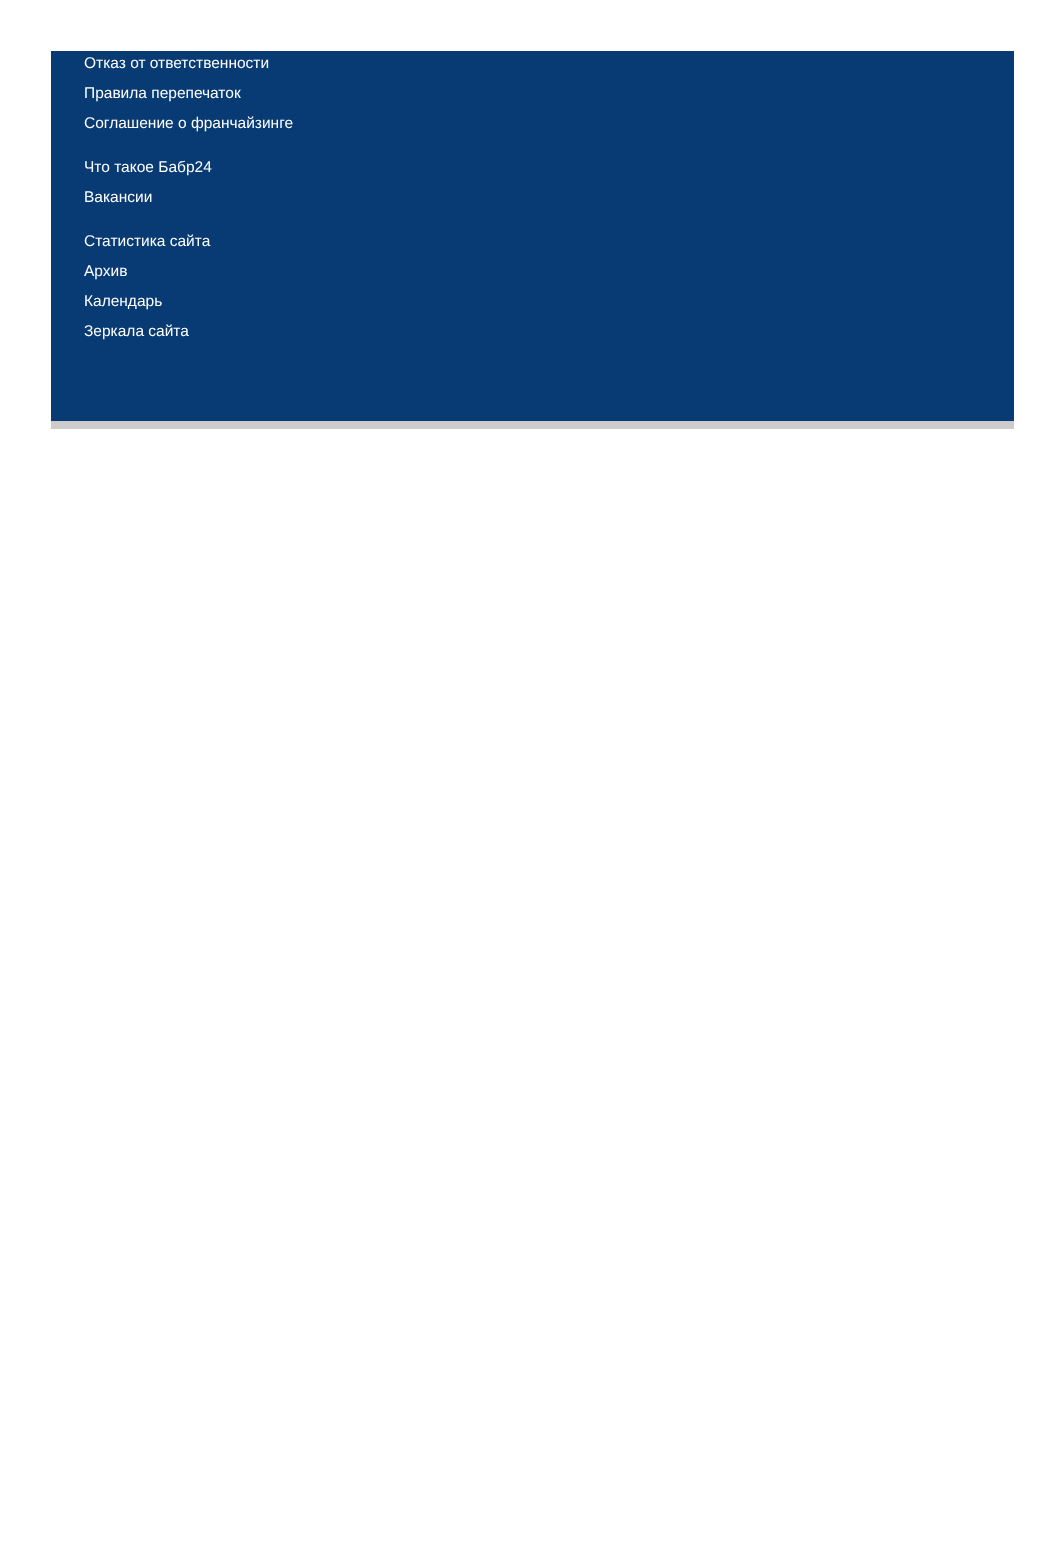Отказ от ответственности
Правила перепечаток
Соглашение о франчайзинге
Что такое Бабр24
Вакансии
Статистика сайта
Архив
Календарь
Зеркала сайта